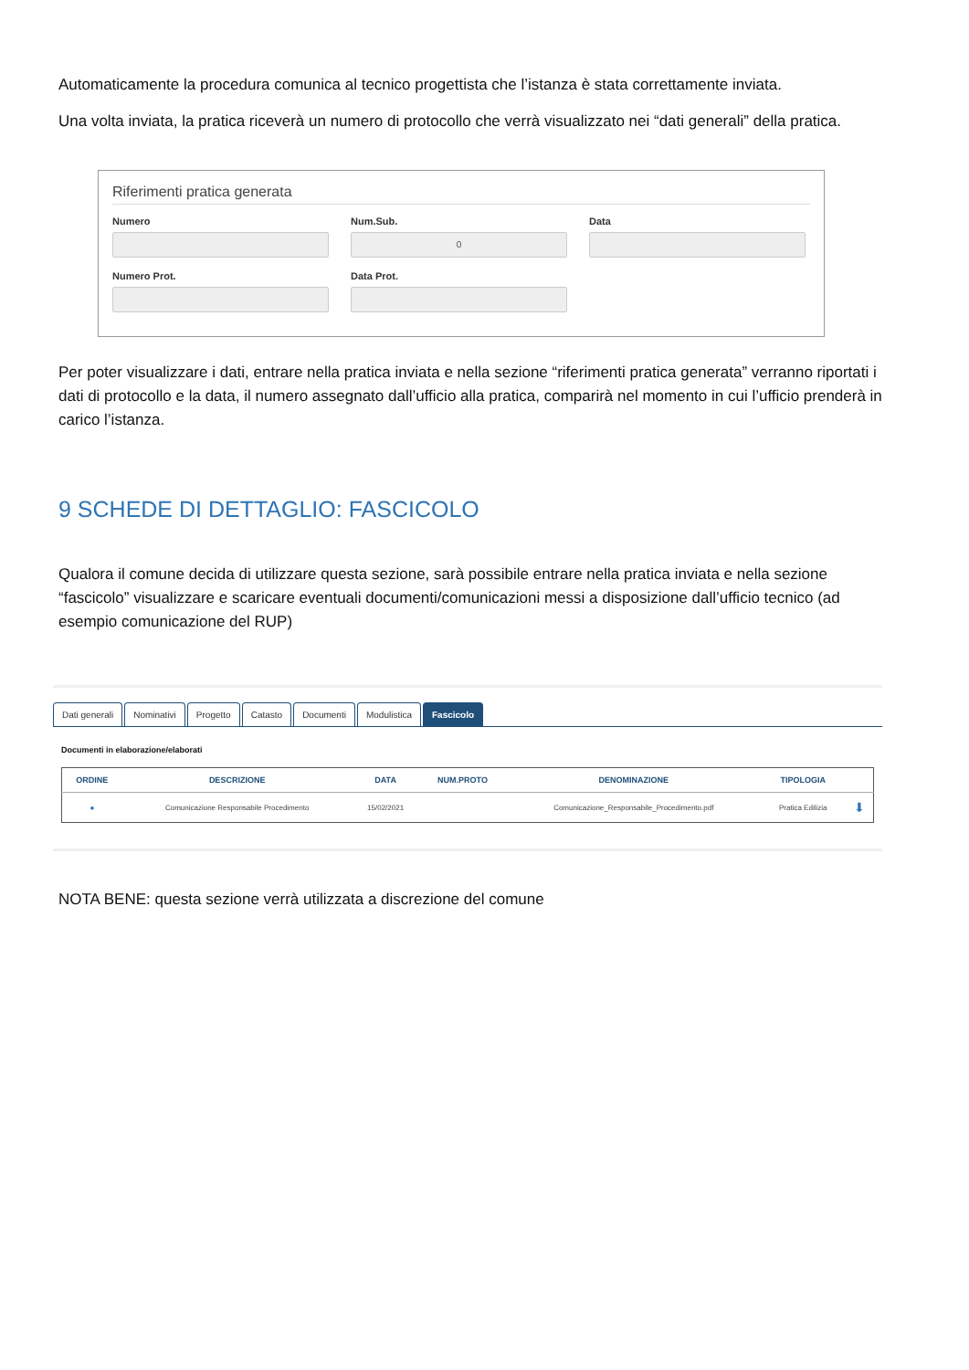Automaticamente la procedura comunica al tecnico progettista che l’istanza è stata correttamente inviata.
Una volta inviata, la pratica riceverà un numero di protocollo che verrà visualizzato nei “dati generali” della pratica.
Riferimenti pratica generata
Numero
Num.Sub.
0
Data
Numero Prot.
Data Prot.
Per poter visualizzare i dati, entrare nella pratica inviata e nella sezione “riferimenti pratica generata” verranno riportati i dati di protocollo e la data, il numero assegnato dall’ufficio alla pratica, comparirà nel momento in cui l’ufficio prenderà in carico l’istanza.
9 SCHEDE DI DETTAGLIO: FASCICOLO
Qualora il comune decida di utilizzare questa sezione, sarà possibile entrare nella pratica inviata e nella sezione “fascicolo” visualizzare e scaricare eventuali documenti/comunicazioni messi a disposizione dall’ufficio tecnico (ad esempio comunicazione del RUP)
Dati generali Nominativi Progetto Catasto Documenti Modulistica Fascicolo
Documenti in elaborazione/elaborati
| ORDINE | DESCRIZIONE | DATA | NUM.PROTO | DENOMINAZIONE | TIPOLOGIA | |
| --- | --- | --- | --- | --- | --- | --- |
| ● | Comunicazione Responsabile Procedimento | 15/02/2021 | | Comunicazione_Responsabile_Procedimento.pdf | Pratica Edilizia | ⬇ |
NOTA BENE: questa sezione verrà utilizzata a discrezione del comune